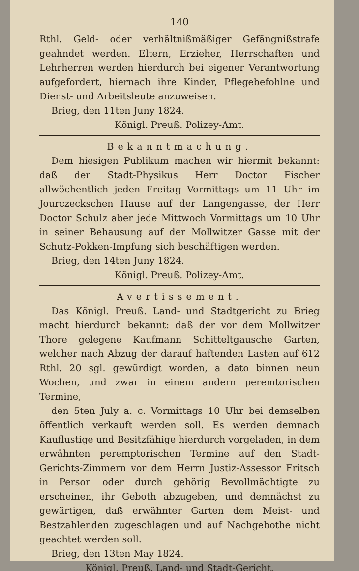140
Rthl. Geld- oder verhältnißmäßiger Gefängnißstrafe geahndet werden. Eltern, Erzieher, Herrschaften und Lehrherren werden hierdurch bei eigener Verantwortung aufgefordert, hiernach ihre Kinder, Pflegebefohlne und Dienst- und Arbeitsleute anzuweisen.
Brieg, den 11ten Juny 1824.
Königl. Preuß. Polizey-Amt.
Bekanntmachung.
Dem hiesigen Publikum machen wir hiermit bekannt: daß der Stadt-Physikus Herr Doctor Fischer allwöchentlich jeden Freitag Vormittags um 11 Uhr im Jourczeckschen Hause auf der Langengasse, der Herr Doctor Schulz aber jede Mittwoch Vormittags um 10 Uhr in seiner Behausung auf der Mollwitzer Gasse mit der Schutz-Pokken-Impfung sich beschäftigen werden.
Brieg, den 14ten Juny 1824.
Königl. Preuß. Polizey-Amt.
Avertissement.
Das Königl. Preuß. Land- und Stadtgericht zu Brieg macht hierdurch bekannt: daß der vor dem Mollwitzer Thore gelegene Kaufmann Schitteltgausche Garten, welcher nach Abzug der darauf haftenden Lasten auf 612 Rthl. 20 sgl. gewürdigt worden, a dato binnen neun Wochen, und zwar in einem andern peremtorischen Termine,
den 5ten July a. c. Vormittags 10 Uhr bei demselben öffentlich verkauft werden soll. Es werden demnach Kauflustige und Besitzfähige hierdurch vorgeladen, in dem erwähnten peremptorischen Termine auf den Stadt-Gerichts-Zimmern vor dem Herrn Justiz-Assessor Fritsch in Person oder durch gehörig Bevollmächtigte zu erscheinen, ihr Geboth abzugeben, und demnächst zu gewärtigen, daß erwähnter Garten dem Meist- und Bestzahlenden zugeschlagen und auf Nachgebothe nicht geachtet werden soll.
Brieg, den 13ten May 1824.
Königl. Preuß. Land- und Stadt-Gericht.